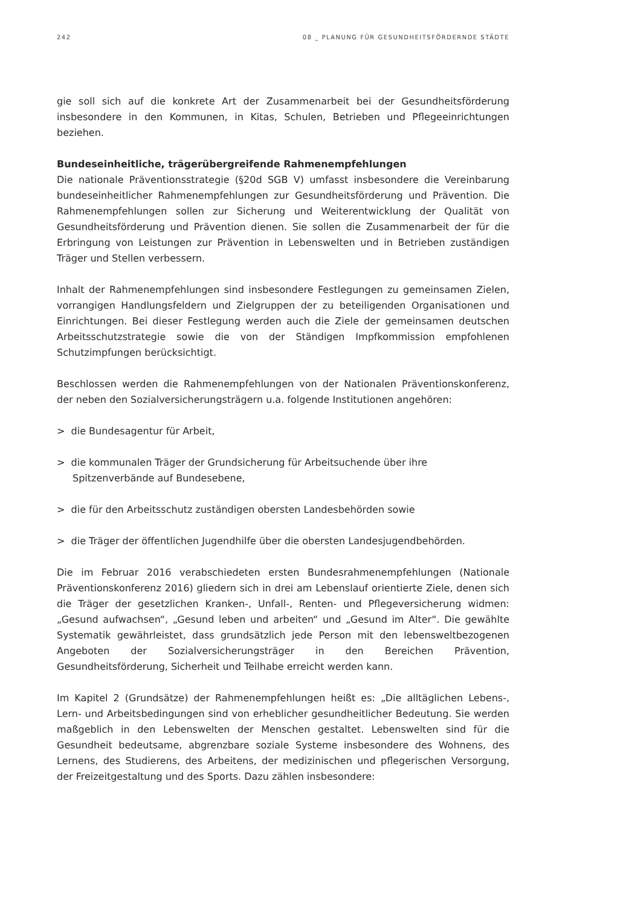242 08 _ PLANUNG FÜR GESUNDHEITSFÖRDERNDE STÄDTE
gie soll sich auf die konkrete Art der Zusammenarbeit bei der Gesundheitsförderung insbesondere in den Kommunen, in Kitas, Schulen, Betrieben und Pflegeeinrichtungen beziehen.
Bundeseinheitliche, trägerübergreifende Rahmenempfehlungen
Die nationale Präventionsstrategie (§20d SGB V) umfasst insbesondere die Vereinbarung bundeseinheitlicher Rahmenempfehlungen zur Gesundheitsförderung und Prävention. Die Rahmenempfehlungen sollen zur Sicherung und Weiterentwicklung der Qualität von Gesundheitsförderung und Prävention dienen. Sie sollen die Zusammenarbeit der für die Erbringung von Leistungen zur Prävention in Lebenswelten und in Betrieben zuständigen Träger und Stellen verbessern.
Inhalt der Rahmenempfehlungen sind insbesondere Festlegungen zu gemeinsamen Zielen, vorrangigen Handlungsfeldern und Zielgruppen der zu beteiligenden Organisationen und Einrichtungen. Bei dieser Festlegung werden auch die Ziele der gemeinsamen deutschen Arbeitsschutzstrategie sowie die von der Ständigen Impfkommission empfohlenen Schutzimpfungen berücksichtigt.
Beschlossen werden die Rahmenempfehlungen von der Nationalen Präventionskonferenz, der neben den Sozialversicherungsträgern u.a. folgende Institutionen angehören:
> die Bundesagentur für Arbeit,
> die kommunalen Träger der Grundsicherung für Arbeitsuchende über ihre Spitzenverbände auf Bundesebene,
> die für den Arbeitsschutz zuständigen obersten Landesbehörden sowie
> die Träger der öffentlichen Jugendhilfe über die obersten Landesjugendbehörden.
Die im Februar 2016 verabschiedeten ersten Bundesrahmenempfehlungen (Nationale Präventionskonferenz 2016) gliedern sich in drei am Lebenslauf orientierte Ziele, denen sich die Träger der gesetzlichen Kranken-, Unfall-, Renten- und Pflegeversicherung widmen: „Gesund aufwachsen“, „Gesund leben und arbeiten“ und „Gesund im Alter“. Die gewählte Systematik gewährleistet, dass grundsätzlich jede Person mit den lebensweltbezogenen Angeboten der Sozialversicherungsträger in den Bereichen Prävention, Gesundheitsförderung, Sicherheit und Teilhabe erreicht werden kann.
Im Kapitel 2 (Grundsätze) der Rahmenempfehlungen heißt es: „Die alltäglichen Lebens-, Lern- und Arbeitsbedingungen sind von erheblicher gesundheitlicher Bedeutung. Sie werden maßgeblich in den Lebenswelten der Menschen gestaltet. Lebenswelten sind für die Gesundheit bedeutsame, abgrenzbare soziale Systeme insbesondere des Wohnens, des Lernens, des Studierens, des Arbeitens, der medizinischen und pflegerischen Versorgung, der Freizeitgestaltung und des Sports. Dazu zählen insbesondere: